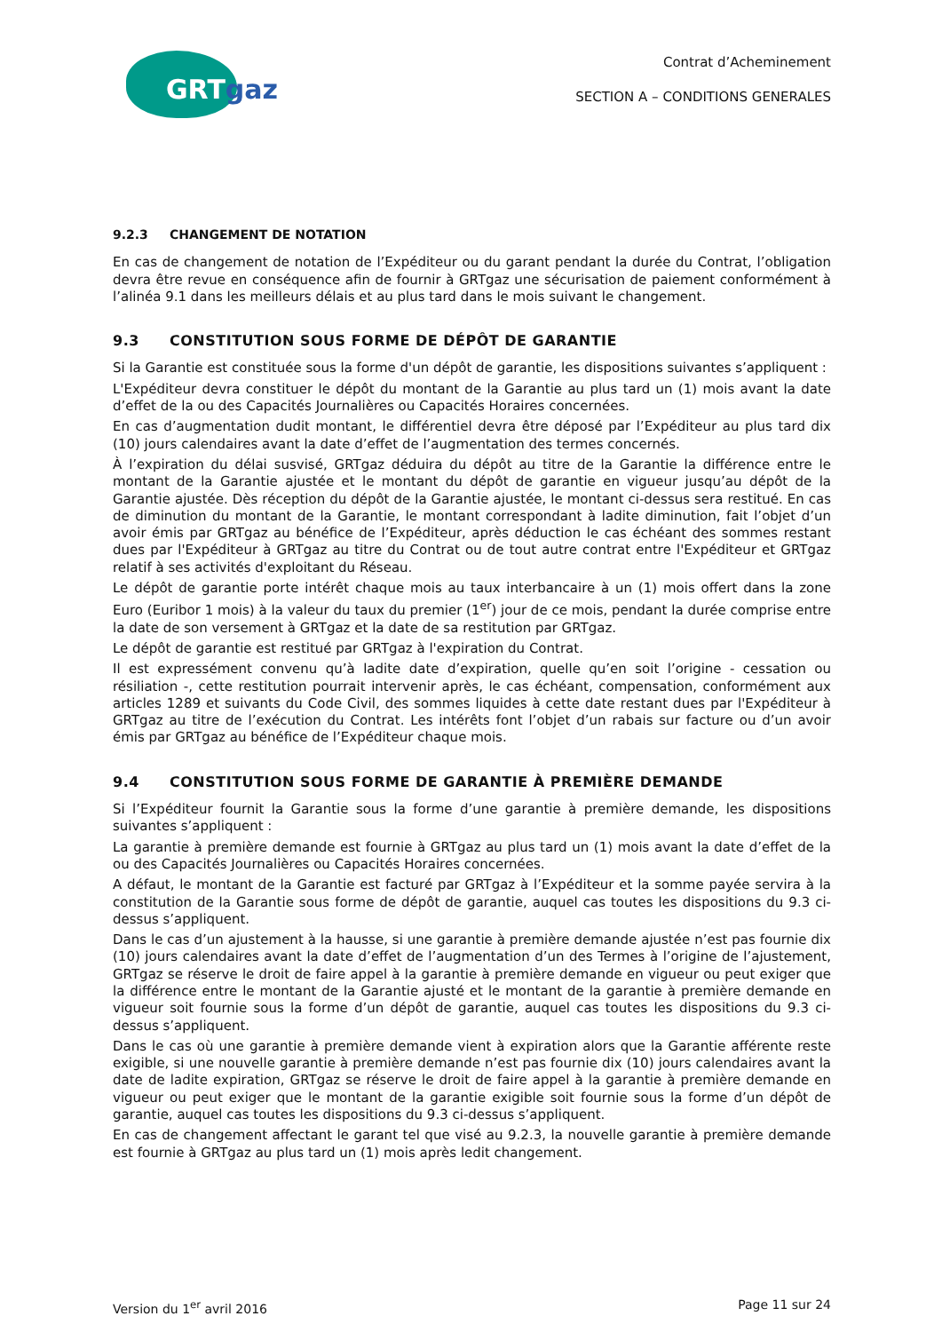GRTgaz
Contrat d’Acheminement
SECTION A – CONDITIONS GENERALES
9.2.3 CHANGEMENT DE NOTATION
En cas de changement de notation de l’Expéditeur ou du garant pendant la durée du Contrat, l’obligation devra être revue en conséquence afin de fournir à GRTgaz une sécurisation de paiement conformément à l’alinéa 9.1 dans les meilleurs délais et au plus tard dans le mois suivant le changement.
9.3 CONSTITUTION SOUS FORME DE DÉPÔT DE GARANTIE
Si la Garantie est constituée sous la forme d'un dépôt de garantie, les dispositions suivantes s’appliquent :
L'Expéditeur devra constituer le dépôt du montant de la Garantie au plus tard un (1) mois avant la date d’effet de la ou des Capacités Journalières ou Capacités Horaires concernées.
En cas d’augmentation dudit montant, le différentiel devra être déposé par l’Expéditeur au plus tard dix (10) jours calendaires avant la date d’effet de l’augmentation des termes concernés.
À l’expiration du délai susvisé, GRTgaz déduira du dépôt au titre de la Garantie la différence entre le montant de la Garantie ajustée et le montant du dépôt de garantie en vigueur jusqu’au dépôt de la Garantie ajustée. Dès réception du dépôt de la Garantie ajustée, le montant ci-dessus sera restitué. En cas de diminution du montant de la Garantie, le montant correspondant à ladite diminution, fait l’objet d’un avoir émis par GRTgaz au bénéfice de l’Expéditeur, après déduction le cas échéant des sommes restant dues par l'Expéditeur à GRTgaz au titre du Contrat ou de tout autre contrat entre l'Expéditeur et GRTgaz relatif à ses activités d'exploitant du Réseau.
Le dépôt de garantie porte intérêt chaque mois au taux interbancaire à un (1) mois offert dans la zone Euro (Euribor 1 mois) à la valeur du taux du premier (1<sup>er</sup>) jour de ce mois, pendant la durée comprise entre la date de son versement à GRTgaz et la date de sa restitution par GRTgaz.
Le dépôt de garantie est restitué par GRTgaz à l'expiration du Contrat.
Il est expressément convenu qu’à ladite date d’expiration, quelle qu’en soit l’origine - cessation ou résiliation -, cette restitution pourrait intervenir après, le cas échéant, compensation, conformément aux articles 1289 et suivants du Code Civil, des sommes liquides à cette date restant dues par l'Expéditeur à GRTgaz au titre de l’exécution du Contrat. Les intérêts font l’objet d’un rabais sur facture ou d’un avoir émis par GRTgaz au bénéfice de l’Expéditeur chaque mois.
9.4 CONSTITUTION SOUS FORME DE GARANTIE À PREMIÈRE DEMANDE
Si l’Expéditeur fournit la Garantie sous la forme d’une garantie à première demande, les dispositions suivantes s’appliquent :
La garantie à première demande est fournie à GRTgaz au plus tard un (1) mois avant la date d’effet de la ou des Capacités Journalières ou Capacités Horaires concernées.
A défaut, le montant de la Garantie est facturé par GRTgaz à l’Expéditeur et la somme payée servira à la constitution de la Garantie sous forme de dépôt de garantie, auquel cas toutes les dispositions du 9.3 ci-dessus s’appliquent.
Dans le cas d’un ajustement à la hausse, si une garantie à première demande ajustée n’est pas fournie dix (10) jours calendaires avant la date d’effet de l’augmentation d’un des Termes à l’origine de l’ajustement, GRTgaz se réserve le droit de faire appel à la garantie à première demande en vigueur ou peut exiger que la différence entre le montant de la Garantie ajusté et le montant de la garantie à première demande en vigueur soit fournie sous la forme d’un dépôt de garantie, auquel cas toutes les dispositions du 9.3 ci-dessus s’appliquent.
Dans le cas où une garantie à première demande vient à expiration alors que la Garantie afférente reste exigible, si une nouvelle garantie à première demande n’est pas fournie dix (10) jours calendaires avant la date de ladite expiration, GRTgaz se réserve le droit de faire appel à la garantie à première demande en vigueur ou peut exiger que le montant de la garantie exigible soit fournie sous la forme d’un dépôt de garantie, auquel cas toutes les dispositions du 9.3 ci-dessus s’appliquent.
En cas de changement affectant le garant tel que visé au 9.2.3, la nouvelle garantie à première demande est fournie à GRTgaz au plus tard un (1) mois après ledit changement.
Version du 1<sup>er</sup> avril 2016 Page 11 sur 24